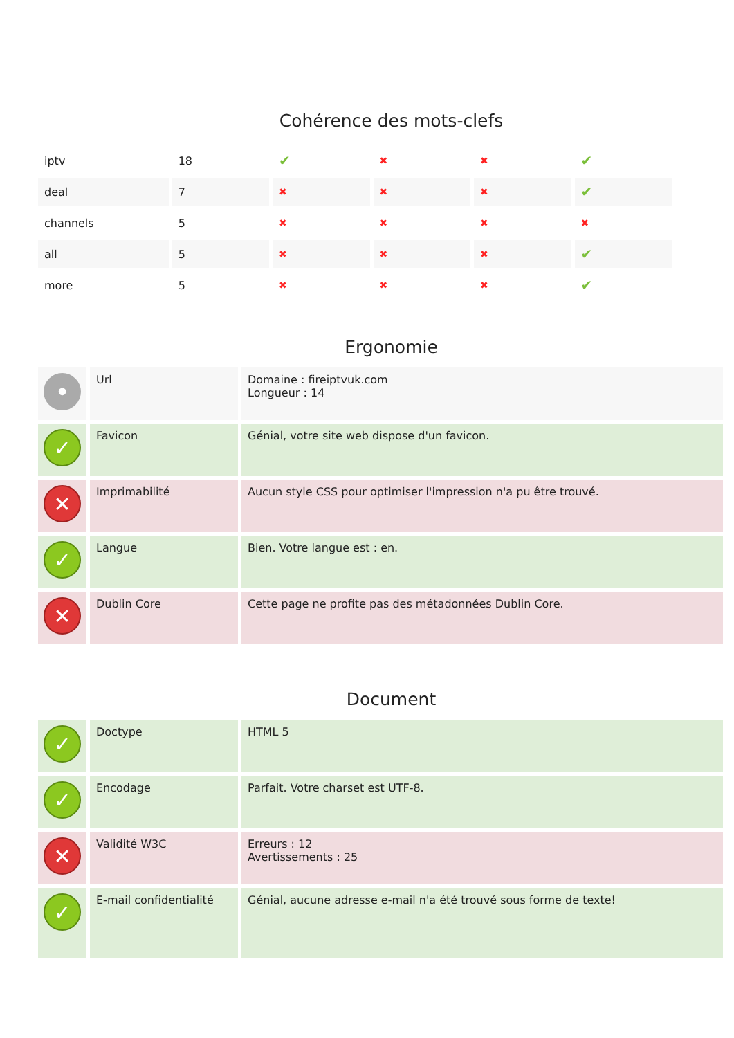Cohérence des mots-clefs
| iptv | 18 | ✔ | ✖ | ✖ | ✔ |
| deal | 7 | ✖ | ✖ | ✖ | ✔ |
| channels | 5 | ✖ | ✖ | ✖ | ✖ |
| all | 5 | ✖ | ✖ | ✖ | ✔ |
| more | 5 | ✖ | ✖ | ✖ | ✔ |
Ergonomie
| • | Url | Domaine : fireiptvuk.com Longueur : 14 |
| ✓ | Favicon | Génial, votre site web dispose d'un favicon. |
| ✕ | Imprimabilité | Aucun style CSS pour optimiser l'impression n'a pu être trouvé. |
| ✓ | Langue | Bien. Votre langue est : en. |
| ✕ | Dublin Core | Cette page ne profite pas des métadonnées Dublin Core. |
Document
| ✓ | Doctype | HTML 5 |
| ✓ | Encodage | Parfait. Votre charset est UTF-8. |
| ✕ | Validité W3C | Erreurs : 12 Avertissements : 25 |
| ✓ | E-mail confidentialité | Génial, aucune adresse e-mail n'a été trouvé sous forme de texte! |